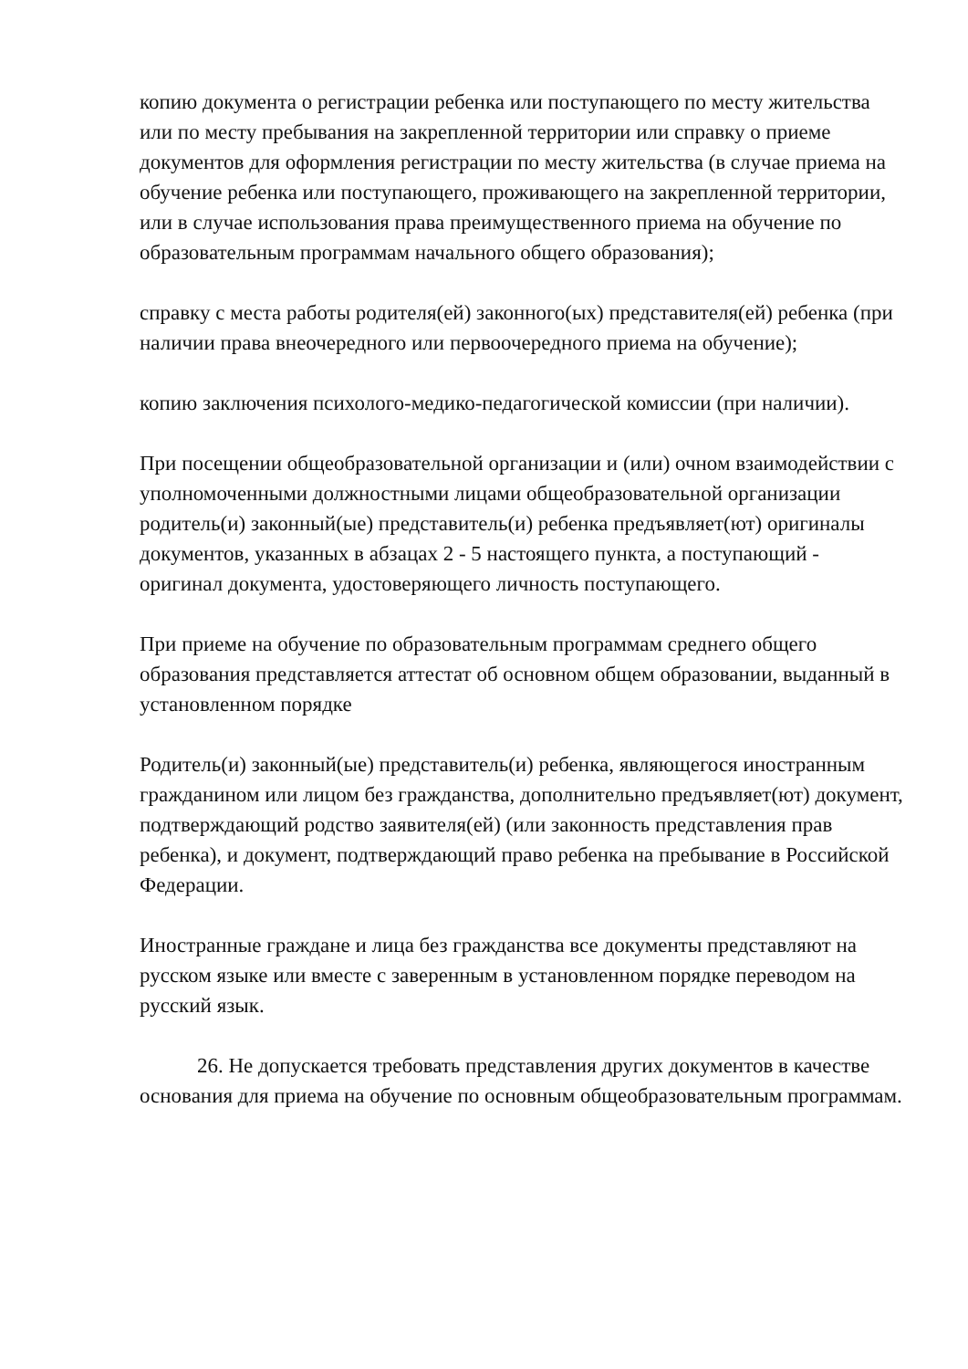копию документа о регистрации ребенка или поступающего по месту жительства или по месту пребывания на закрепленной территории или справку о приеме документов для оформления регистрации по месту жительства (в случае приема на обучение ребенка или поступающего, проживающего на закрепленной территории, или в случае использования права преимущественного приема на обучение по образовательным программам начального общего образования);
справку с места работы родителя(ей) законного(ых) представителя(ей) ребенка (при наличии права внеочередного или первоочередного приема на обучение);
копию заключения психолого-медико-педагогической комиссии (при наличии).
При посещении общеобразовательной организации и (или) очном взаимодействии с уполномоченными должностными лицами общеобразовательной организации родитель(и) законный(ые) представитель(и) ребенка предъявляет(ют) оригиналы документов, указанных в абзацах 2 - 5 настоящего пункта, а поступающий - оригинал документа, удостоверяющего личность поступающего.
При приеме на обучение по образовательным программам среднего общего образования представляется аттестат об основном общем образовании, выданный в установленном порядке
Родитель(и) законный(ые) представитель(и) ребенка, являющегося иностранным гражданином или лицом без гражданства, дополнительно предъявляет(ют) документ, подтверждающий родство заявителя(ей) (или законность представления прав ребенка), и документ, подтверждающий право ребенка на пребывание в Российской Федерации.
Иностранные граждане и лица без гражданства все документы представляют на русском языке или вместе с заверенным в установленном порядке переводом на русский язык.
26. Не допускается требовать представления других документов в качестве основания для приема на обучение по основным общеобразовательным программам.